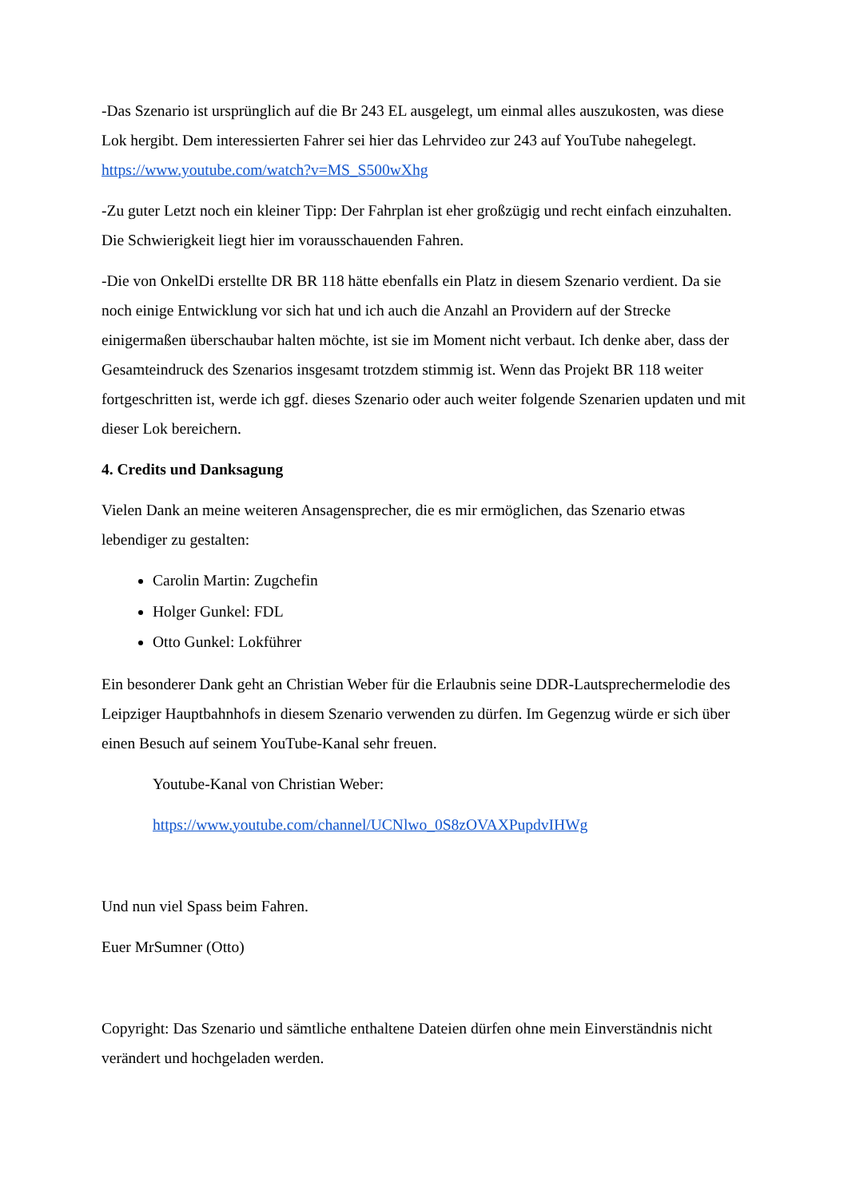-Das Szenario ist ursprünglich auf die Br 243 EL ausgelegt, um einmal alles auszukosten, was diese Lok hergibt. Dem interessierten Fahrer sei hier das Lehrvideo zur 243 auf YouTube nahegelegt. https://www.youtube.com/watch?v=MS_S500wXhg
-Zu guter Letzt noch ein kleiner Tipp: Der Fahrplan ist eher großzügig und recht einfach einzuhalten. Die Schwierigkeit liegt hier im vorausschauenden Fahren.
-Die von OnkelDi erstellte DR BR 118 hätte ebenfalls ein Platz in diesem Szenario verdient. Da sie noch einige Entwicklung vor sich hat und ich auch die Anzahl an Providern auf der Strecke einigermaßen überschaubar halten möchte, ist sie im Moment nicht verbaut. Ich denke aber, dass der Gesamteindruck des Szenarios insgesamt trotzdem stimmig ist. Wenn das Projekt BR 118 weiter fortgeschritten ist, werde ich ggf. dieses Szenario oder auch weiter folgende Szenarien updaten und mit dieser Lok bereichern.
4. Credits und Danksagung
Vielen Dank an meine weiteren Ansagensprecher, die es mir ermöglichen, das Szenario etwas lebendiger zu gestalten:
Carolin Martin: Zugchefin
Holger Gunkel: FDL
Otto Gunkel: Lokführer
Ein besonderer Dank geht an Christian Weber für die Erlaubnis seine DDR-Lautsprechermelodie des Leipziger Hauptbahnhofs in diesem Szenario verwenden zu dürfen. Im Gegenzug würde er sich über einen Besuch auf seinem YouTube-Kanal sehr freuen.
Youtube-Kanal von Christian Weber:
https://www.youtube.com/channel/UCNlwo_0S8zOVAXPupdvIHWg
Und nun viel Spass beim Fahren.
Euer MrSumner (Otto)
Copyright: Das Szenario und sämtliche enthaltene Dateien dürfen ohne mein Einverständnis nicht verändert und hochgeladen werden.